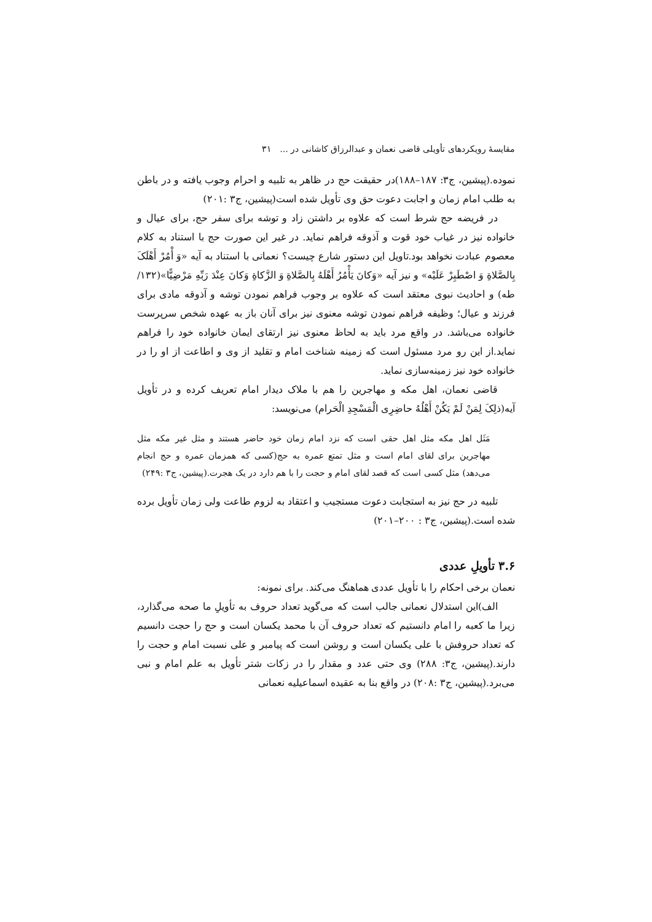مقایسهٔ رویکردهای تأویلی قاضی نعمان و عبدالرزاق کاشانی در ... ۳۱
نموده.(پیشین، ج۳: ۱۸۷–۱۸۸)در حقیقت حج در ظاهر به تلبیه و احرام وجوب یافته و در باطن به طلب امام زمان و اجابت دعوت حق وی تأویل شده است(پیشین، ج۳ :۲۰۱)
در فریضه حج شرط است که علاوه بر داشتن زاد و توشه برای سفر حج، برای عیال و خانواده نیز در غیاب خود قوت و آذوقه فراهم نماید. در غیر این صورت حج با استناد به کلام معصوم عبادت نخواهد بود.تاویل این دستور شارع چیست؟ نعمانی با استناد به آیه «وَ أْمُرْ أَهْلَکَ بِالصَّلاةِ وَ اصْطَبِرْ عَلَیْه» و نیز آیه «وَکانَ یَأْمُرُ أَهْلَهُ بِالصَّلاةِ وَ الزَّکاةِ وَکانَ عِنْدَ رَبِّهِ مَرْضِیًّا»(۱۳۲/ طه) و احادیث نبوی معتقد است که علاوه بر وجوب فراهم نمودن توشه و آذوقه مادی برای فرزند و عیال؛ وظیفه فراهم نمودن توشه معنوی نیز برای آنان باز به عهده شخص سرپرست خانواده می‌باشد. در واقع مرد باید به لحاظ معنوی نیز ارتقای ایمان خانواده خود را فراهم نماید.از این رو مرد مسئول است که زمینه شناخت امام و تقلید از وی و اطاعت از او را در خانواده خود نیز زمینه‌سازی نماید.
قاضی نعمان، اهل مکه و مهاجرین را هم با ملاک دیدار امام تعریف کرده و در تأویل آیه(ذلِکَ لِمَنْ لَمْ یَکُنْ أَهْلُهُ حاضِرِی الْمَسْجِدِ الْحَرام) می‌نویسد:
مَثَل اهل مکه مثل اهل حقی است که نزد امام زمان خود حاضر هستند و مثل غیر مکه مثل مهاجرین برای لقای امام است و مثل تمتع عمره به حج(کسی که همزمان عمره و حج انجام می‌دهد) مثل کسی است که قصد لقای امام و حجت را با هم دارد در یک هجرت.(پیشین، ج۳ :۲۴۹)
تلبیه در حج نیز به استجابت دعوت مستجیب و اعتقاد به لزوم طاعت ولی زمان تأویل برده شده است.(پیشین، ج۳ : ۲۰۰–۲۰۱)
۳.۶ تأویلِ عددی
نعمان برخی احکام را با تأویل عددی هماهنگ می‌کند. برای نمونه:
الف)این استدلال نعمانی جالب است که می‌گوید تعداد حروف به تأویلِ ما صحه می‌گذارد، زیرا ما کعبه را امام دانستیم که تعداد حروف آن با محمد یکسان است و حج را حجت دانسیم که تعداد حروفش با علی یکسان است و روشن است که پیامبر و علی نسبت امام و حجت را دارند.(پیشین، ج۳: ۲۸۸) وی حتی عدد و مقدار را در زکات شتر تأویل به علم امام و نبی می‌برد.(پیشین، ج۳ :۲۰۸) در واقع بنا به عقیده اسماعیلیه نعمانی